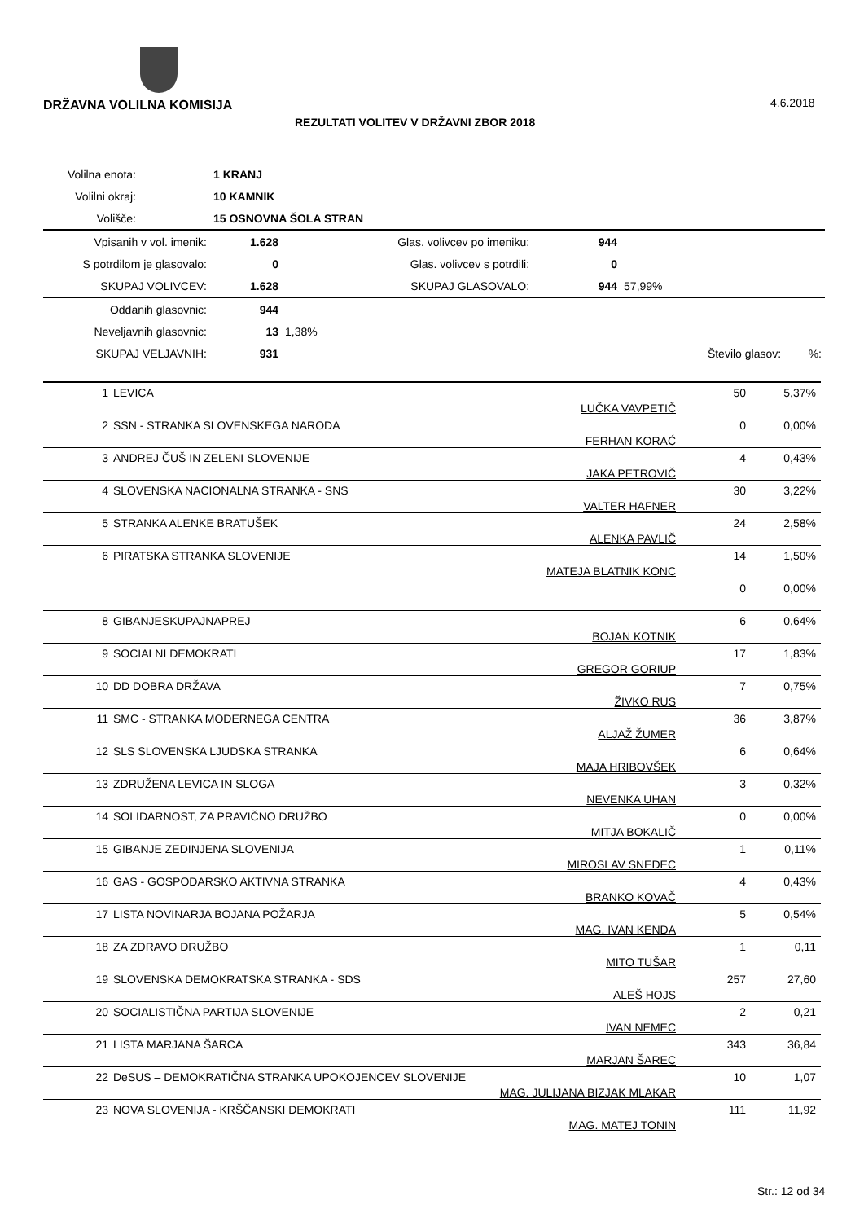DRŽAVNA VOLILNA KOMISIJA 4.6.2018
REZULTATI VOLITEV V DRŽAVNI ZBOR 2018
| Volilna enota: | | 1 KRANJ | | | | |
| Volilni okraj: | | 10 KAMNIK | | | | |
| Volišče: | | 15 OSNOVNA ŠOLA STRAN | | | | |
| Vpisanih v vol. imenik: | | 1.628 | Glas. volivcev po imeniku: | 944 | | |
| S potrdilom je glasovalo: | | 0 | Glas. volivcev s potrdili: | 0 | | |
| SKUPAJ VOLIVCEV: | | 1.628 | SKUPAJ GLASOVALO: | 944 | 57,99% | |
| Oddanih glasovnic: | | 944 | | | | |
| Neveljavnih glasovnic: | | 13 | 1,38% | | | |
| SKUPAJ VELJAVNIH: | | 931 | | | Število glasov: | %: |
| 1 | LEVICA | LUČKA VAVPETIČ | 50 | 5,37% |
| 2 | SSN - STRANKA SLOVENSKEGA NARODA | FERHAN KORAĆ | 0 | 0,00% |
| 3 | ANDREJ ČUŠ IN ZELENI SLOVENIJE | JAKA PETROVIČ | 4 | 0,43% |
| 4 | SLOVENSKA NACIONALNA STRANKA - SNS | VALTER HAFNER | 30 | 3,22% |
| 5 | STRANKA ALENKE BRATUŠEK | ALENKA PAVLIČ | 24 | 2,58% |
| 6 | PIRATSKA STRANKA SLOVENIJE | MATEJA BLATNIK KONC | 14 | 1,50% |
| | | | 0 | 0,00% |
| 8 | GIBANJESKUPAJNAPREJ | BOJAN KOTNIK | 6 | 0,64% |
| 9 | SOCIALNI DEMOKRATI | GREGOR GORIUP | 17 | 1,83% |
| 10 | DD DOBRA DRŽAVA | ŽIVKO RUS | 7 | 0,75% |
| 11 | SMC - STRANKA MODERNEGA CENTRA | ALJAŽ ŽUMER | 36 | 3,87% |
| 12 | SLS SLOVENSKA LJUDSKA STRANKA | MAJA HRIBOVŠEK | 6 | 0,64% |
| 13 | ZDRUŽENA LEVICA IN SLOGA | NEVENKA UHAN | 3 | 0,32% |
| 14 | SOLIDARNOST, ZA PRAVIČNO DRUŽBO | MITJA BOKALIČ | 0 | 0,00% |
| 15 | GIBANJE ZEDINJENA SLOVENIJA | MIROSLAV SNEDEC | 1 | 0,11% |
| 16 | GAS - GOSPODARSKO AKTIVNA STRANKA | BRANKO KOVAČ | 4 | 0,43% |
| 17 | LISTA NOVINARJA BOJANA POŽARJA | MAG. IVAN KENDA | 5 | 0,54% |
| 18 | ZA ZDRAVO DRUŽBO | MITO TUŠAR | 1 | 0,11 |
| 19 | SLOVENSKA DEMOKRATSKA STRANKA - SDS | ALEŠ HOJS | 257 | 27,60 |
| 20 | SOCIALISTIČNA PARTIJA SLOVENIJE | IVAN NEMEC | 2 | 0,21 |
| 21 | LISTA MARJANA ŠARCA | MARJAN ŠAREC | 343 | 36,84 |
| 22 | DeSUS – DEMOKRATIČNA STRANKA UPOKOJENCEV SLOVENIJE | MAG. JULIJANA BIZJAK MLAKAR | 10 | 1,07 |
| 23 | NOVA SLOVENIJA - KRŠČANSKI DEMOKRATI | MAG. MATEJ TONIN | 111 | 11,92 |
Str.: 12 od 34